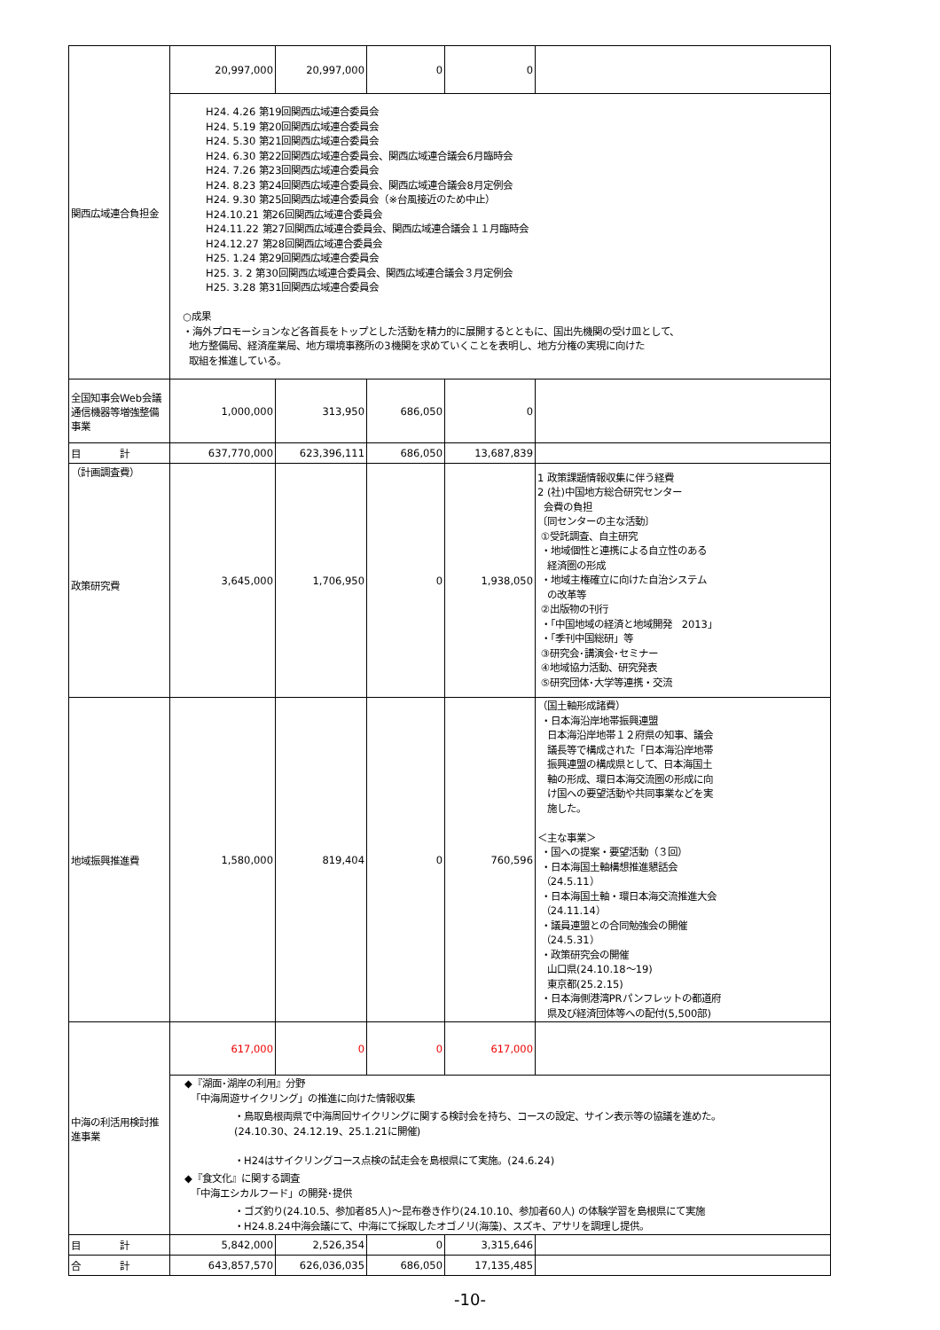| 関西広域連合負担金 | 20,997,000 | 20,997,000 | 0 | 0 | |
| | H24. 4.26 第19回関西広域連合委員会 H24. 5.19 第20回関西広域連合委員会 H24. 5.30 第21回関西広域連合委員会 H24. 6.30 第22回関西広域連合委員会、関西広域連合議会6月臨時会 H24. 7.26 第23回関西広域連合委員会 H24. 8.23 第24回関西広域連合委員会、関西広域連合議会8月定例会 H24. 9.30 第25回関西広域連合委員会（※台風接近のため中止） H24.10.21 第26回関西広域連合委員会 H24.11.22 第27回関西広域連合委員会、関西広域連合議会１１月臨時会 H24.12.27 第28回関西広域連合委員会 H25. 1.24 第29回関西広域連合委員会 H25. 3. 2 第30回関西広域連合委員会、関西広域連合議会３月定例会 H25. 3.28 第31回関西広域連合委員会 ○成果 ・海外プロモーションなど各首長をトップとした活動を精力的に展開するとともに、国出先機関の受け皿として、 地方整備局、経済産業局、地方環境事務所の3機関を求めていくことを表明し、地方分権の実現に向けた 取組を推進している。 | | | | |
| 全国知事会Web会議通信機器等増強整備事業 | 1,000,000 | 313,950 | 686,050 | 0 | |
| 目 計 | 637,770,000 | 623,396,111 | 686,050 | 13,687,839 | |
| （計画調査費） 政策研究費 | 3,645,000 | 1,706,950 | 0 | 1,938,050 | 1 政策課題情報収集に伴う経費 2 (社)中国地方総合研究センター 会費の負担 〔同センターの主な活動〕 ①受託調査、自主研究 ・地域個性と連携による自立性のある 経済圏の形成 ・地域主権確立に向けた自治システム の改革等 ②出版物の刊行 ・「中国地域の経済と地域開発 2013」 ・「季刊中国総研」等 ③研究会･講演会･セミナー ④地域協力活動、研究発表 ⑤研究団体･大学等連携・交流 |
| 地域振興推進費 | 1,580,000 | 819,404 | 0 | 760,596 | （国土軸形成諸費） ・日本海沿岸地帯振興連盟 日本海沿岸地帯１２府県の知事、議会 議長等で構成された「日本海沿岸地帯 振興連盟の構成県として、日本海国土 軸の形成、環日本海交流圏の形成に向 け国への要望活動や共同事業などを実 施した。 ＜主な事業＞ ・国への提案・要望活動（３回） ・日本海国土軸構想推進懇話会 （24.5.11） ・日本海国土軸・環日本海交流推進大会 （24.11.14） ・議員連盟との合同勉強会の開催 （24.5.31） ・政策研究会の開催 山口県(24.10.18～19) 東京都(25.2.15) ・日本海側港湾PRパンフレットの都道府 県及び経済団体等への配付(5,500部) |
| 中海の利活用検討推進事業 | 617,000 | 0 | 0 | 617,000 | |
| | ◆『湖面･湖岸の利用』分野 「中海周遊サイクリング」の推進に向けた情報収集 ・鳥取島根両県で中海周回サイクリングに関する検討会を持ち、コースの設定、サイン表示等の協議を進めた。 (24.10.30、24.12.19、25.1.21に開催) ・H24はサイクリングコース点検の試走会を島根県にて実施。(24.6.24) ◆『食文化』に関する調査 「中海エシカルフード」の開発･提供 ・ゴズ釣り(24.10.5、参加者85人)～昆布巻き作り(24.10.10、参加者60人) の体験学習を島根県にて実施 ・H24.8.24中海会議にて、中海にて採取したオゴノリ(海藻)、スズキ、アサリを調理し提供。 | | | | |
| 目 計 | 5,842,000 | 2,526,354 | 0 | 3,315,646 | |
| 合 計 | 643,857,570 | 626,036,035 | 686,050 | 17,135,485 | |
-10-